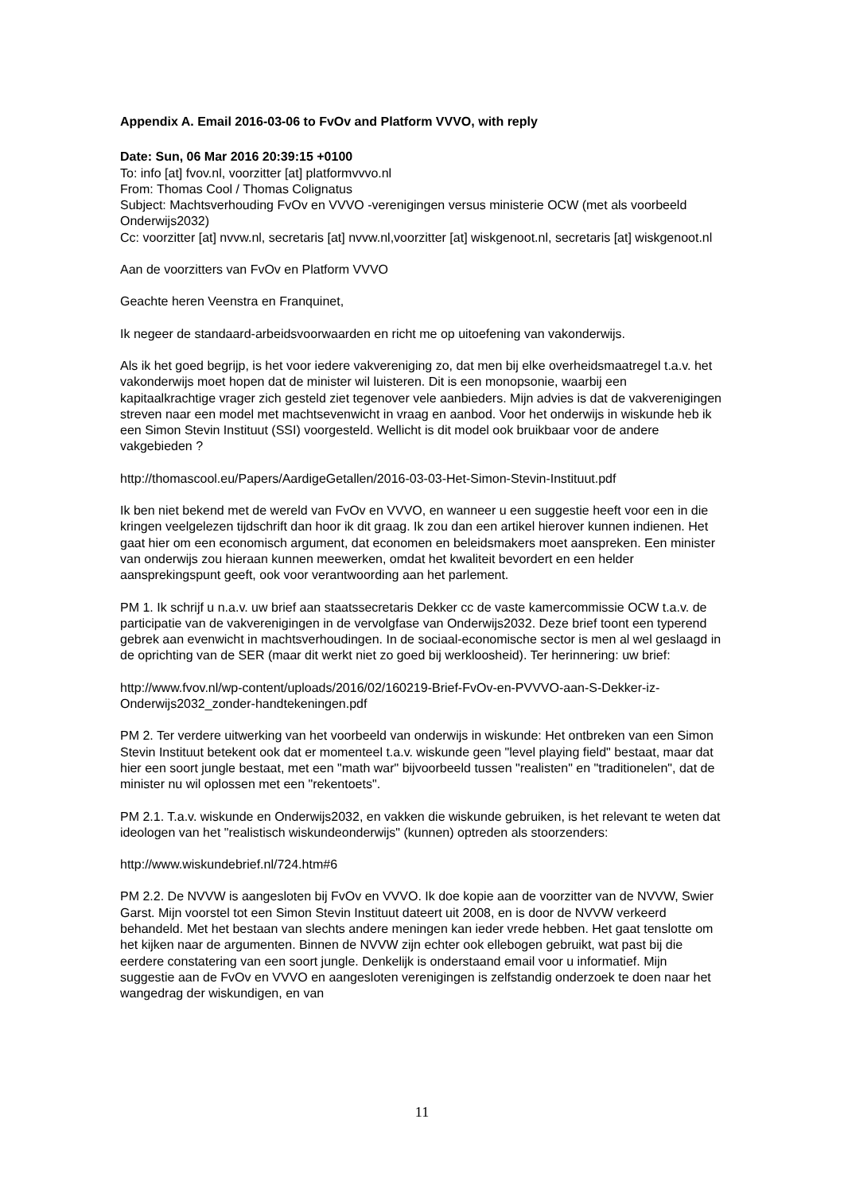Appendix A. Email 2016-03-06 to FvOv and Platform VVVO, with reply
Date: Sun, 06 Mar 2016 20:39:15 +0100
To: info [at] fvov.nl, voorzitter [at] platformvvvo.nl
From: Thomas Cool / Thomas Colignatus
Subject: Machtsverhouding FvOv en VVVO -verenigingen versus ministerie OCW (met als voorbeeld Onderwijs2032)
Cc: voorzitter [at] nvvw.nl, secretaris [at] nvvw.nl,voorzitter [at] wiskgenoot.nl, secretaris [at] wiskgenoot.nl
Aan de voorzitters van FvOv en Platform VVVO
Geachte heren Veenstra en Franquinet,
Ik negeer de standaard-arbeidsvoorwaarden en richt me op uitoefening van vakonderwijs.
Als ik het goed begrijp, is het voor iedere vakvereniging zo, dat men bij elke overheidsmaatregel t.a.v. het vakonderwijs moet hopen dat de minister wil luisteren. Dit is een monopsonie, waarbij een kapitaalkrachtige vrager zich gesteld ziet tegenover vele aanbieders. Mijn advies is dat de vakverenigingen streven naar een model met machtsevenwicht in vraag en aanbod. Voor het onderwijs in wiskunde heb ik een Simon Stevin Instituut (SSI) voorgesteld. Wellicht is dit model ook bruikbaar voor de andere vakgebieden ?
http://thomascool.eu/Papers/AardigeGetallen/2016-03-03-Het-Simon-Stevin-Instituut.pdf
Ik ben niet bekend met de wereld van FvOv en VVVO, en wanneer u een suggestie heeft voor een in die kringen veelgelezen tijdschrift dan hoor ik dit graag. Ik zou dan een artikel hierover kunnen indienen. Het gaat hier om een economisch argument, dat economen en beleidsmakers moet aanspreken. Een minister van onderwijs zou hieraan kunnen meewerken, omdat het kwaliteit bevordert en een helder aansprekingspunt geeft, ook voor verantwoording aan het parlement.
PM 1. Ik schrijf u n.a.v. uw brief aan staatssecretaris Dekker cc de vaste kamercommissie OCW t.a.v. de participatie van de vakverenigingen in de vervolgfase van Onderwijs2032. Deze brief toont een typerend gebrek aan evenwicht in machtsverhoudingen. In de sociaal-economische sector is men al wel geslaagd in de oprichting van de SER (maar dit werkt niet zo goed bij werkloosheid). Ter herinnering: uw brief:
http://www.fvov.nl/wp-content/uploads/2016/02/160219-Brief-FvOv-en-PVVVO-aan-S-Dekker-iz-Onderwijs2032_zonder-handtekeningen.pdf
PM 2. Ter verdere uitwerking van het voorbeeld van onderwijs in wiskunde: Het ontbreken van een Simon Stevin Instituut betekent ook dat er momenteel t.a.v. wiskunde geen "level playing field" bestaat, maar dat hier een soort jungle bestaat, met een "math war" bijvoorbeeld tussen "realisten" en "traditionelen", dat de minister nu wil oplossen met een "rekentoets".
PM 2.1. T.a.v. wiskunde en Onderwijs2032, en vakken die wiskunde gebruiken, is het relevant te weten dat ideologen van het "realistisch wiskundeonderwijs" (kunnen) optreden als stoorzenders:
http://www.wiskundebrief.nl/724.htm#6
PM 2.2. De NVVW is aangesloten bij FvOv en VVVO. Ik doe kopie aan de voorzitter van de NVVW, Swier Garst. Mijn voorstel tot een Simon Stevin Instituut dateert uit 2008, en is door de NVVW verkeerd behandeld. Met het bestaan van slechts andere meningen kan ieder vrede hebben. Het gaat tenslotte om het kijken naar de argumenten. Binnen de NVVW zijn echter ook ellebogen gebruikt, wat past bij die eerdere constatering van een soort jungle. Denkelijk is onderstaand email voor u informatief. Mijn suggestie aan de FvOv en VVVO en aangesloten verenigingen is zelfstandig onderzoek te doen naar het wangedrag der wiskundigen, en van
11